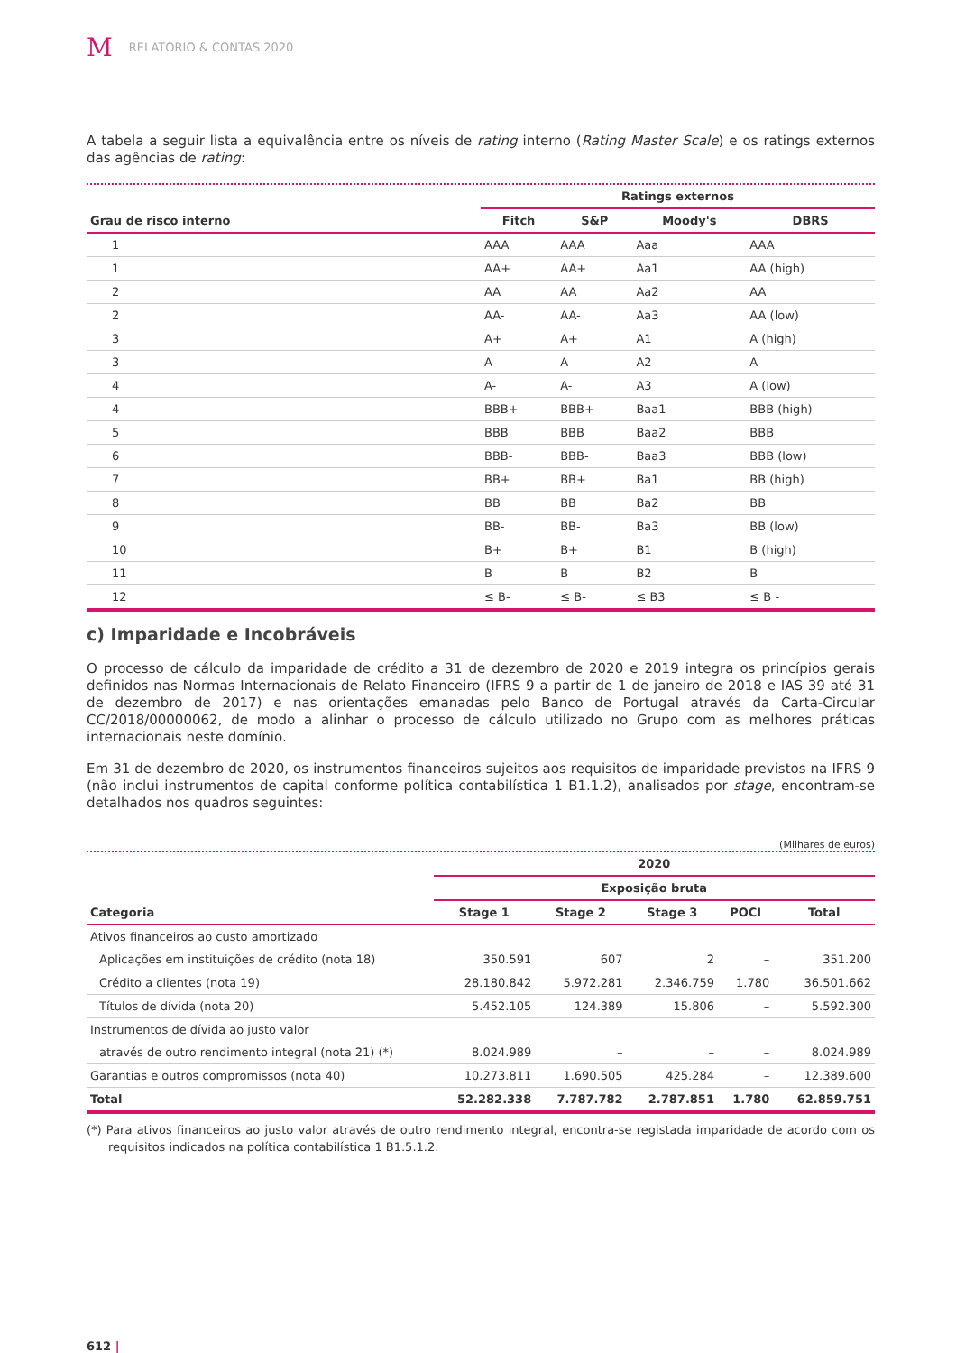M RELATÓRIO & CONTAS 2020
A tabela a seguir lista a equivalência entre os níveis de rating interno (Rating Master Scale) e os ratings externos das agências de rating:
| | Ratings externos | | | |
| --- | --- | --- | --- | --- |
| Grau de risco interno | Fitch | S&P | Moody's | DBRS |
| 1 | AAA | AAA | Aaa | AAA |
| 1 | AA+ | AA+ | Aa1 | AA (high) |
| 2 | AA | AA | Aa2 | AA |
| 2 | AA- | AA- | Aa3 | AA (low) |
| 3 | A+ | A+ | A1 | A (high) |
| 3 | A | A | A2 | A |
| 4 | A- | A- | A3 | A (low) |
| 4 | BBB+ | BBB+ | Baa1 | BBB (high) |
| 5 | BBB | BBB | Baa2 | BBB |
| 6 | BBB- | BBB- | Baa3 | BBB (low) |
| 7 | BB+ | BB+ | Ba1 | BB (high) |
| 8 | BB | BB | Ba2 | BB |
| 9 | BB- | BB- | Ba3 | BB (low) |
| 10 | B+ | B+ | B1 | B (high) |
| 11 | B | B | B2 | B |
| 12 | ≤ B- | ≤ B- | ≤ B3 | ≤ B - |
c) Imparidade e Incobráveis
O processo de cálculo da imparidade de crédito a 31 de dezembro de 2020 e 2019 integra os princípios gerais definidos nas Normas Internacionais de Relato Financeiro (IFRS 9 a partir de 1 de janeiro de 2018 e IAS 39 até 31 de dezembro de 2017) e nas orientações emanadas pelo Banco de Portugal através da Carta-Circular CC/2018/00000062, de modo a alinhar o processo de cálculo utilizado no Grupo com as melhores práticas internacionais neste domínio.
Em 31 de dezembro de 2020, os instrumentos financeiros sujeitos aos requisitos de imparidade previstos na IFRS 9 (não inclui instrumentos de capital conforme política contabilística 1 B1.1.2), analisados por stage, encontram-se detalhados nos quadros seguintes:
(Milhares de euros)
| | 2020 | | | | |
| --- | --- | --- | --- | --- | --- |
| | Exposição bruta | | | | |
| Categoria | Stage 1 | Stage 2 | Stage 3 | POCI | Total |
| Ativos financeiros ao custo amortizado | | | | | |
| Aplicações em instituições de crédito (nota 18) | 350.591 | 607 | 2 | – | 351.200 |
| Crédito a clientes (nota 19) | 28.180.842 | 5.972.281 | 2.346.759 | 1.780 | 36.501.662 |
| Títulos de dívida (nota 20) | 5.452.105 | 124.389 | 15.806 | – | 5.592.300 |
| Instrumentos de dívida ao justo valor | | | | | |
| através de outro rendimento integral (nota 21) (*) | 8.024.989 | – | – | – | 8.024.989 |
| Garantias e outros compromissos (nota 40) | 10.273.811 | 1.690.505 | 425.284 | – | 12.389.600 |
| Total | 52.282.338 | 7.787.782 | 2.787.851 | 1.780 | 62.859.751 |
(*) Para ativos financeiros ao justo valor através de outro rendimento integral, encontra-se registada imparidade de acordo com os requisitos indicados na política contabilística 1 B1.5.1.2.
612 |